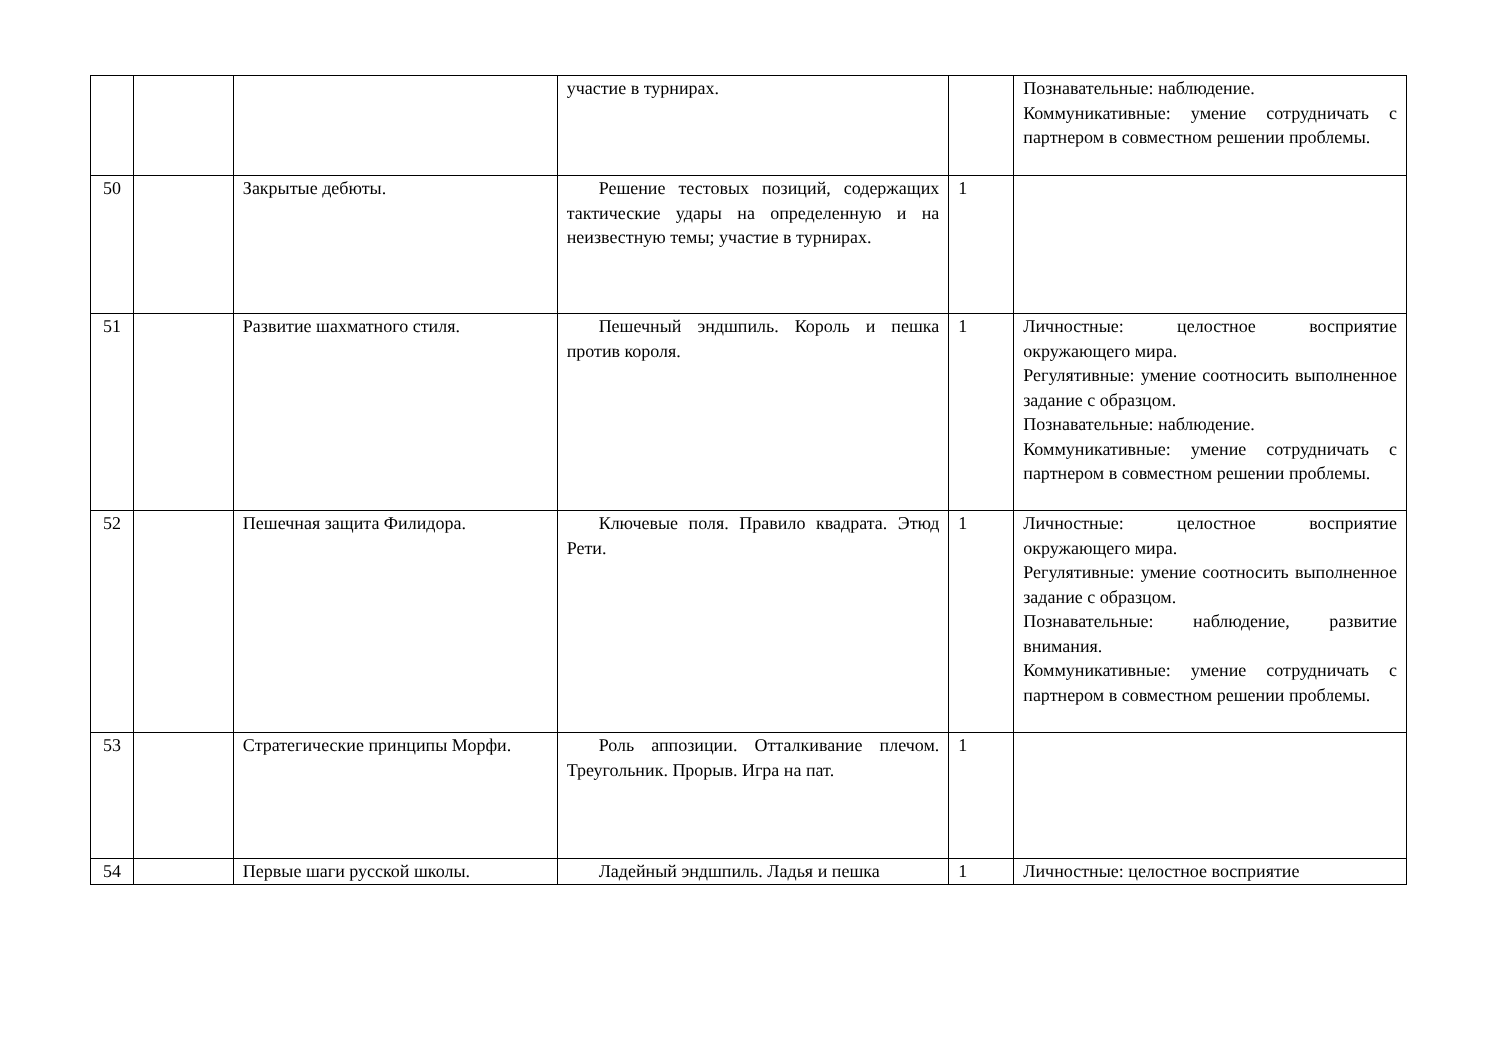| | | | участие в турнирах. | | Познавательные: наблюдение. Коммуникативные: умение сотрудничать с партнером в совместном решении проблемы. |
| 50 | | Закрытые дебюты. | Решение тестовых позиций, содержащих тактические удары на определенную и на неизвестную темы; участие в турнирах. | 1 | |
| 51 | | Развитие шахматного стиля. | Пешечный эндшпиль. Король и пешка против короля. | 1 | Личностные: целостное восприятие окружающего мира. Регулятивные: умение соотносить выполненное задание с образцом. Познавательные: наблюдение. Коммуникативные: умение сотрудничать с партнером в совместном решении проблемы. |
| 52 | | Пешечная защита Филидора. | Ключевые поля. Правило квадрата. Этюд Рети. | 1 | Личностные: целостное восприятие окружающего мира. Регулятивные: умение соотносить выполненное задание с образцом. Познавательные: наблюдение, развитие внимания. Коммуникативные: умение сотрудничать с партнером в совместном решении проблемы. |
| 53 | | Стратегические принципы Морфи. | Роль аппозиции. Отталкивание плечом. Треугольник. Прорыв. Игра на пат. | 1 | |
| 54 | | Первые шаги русской школы. | Ладейный эндшпиль. Ладья и пешка | 1 | Личностные: целостное восприятие |